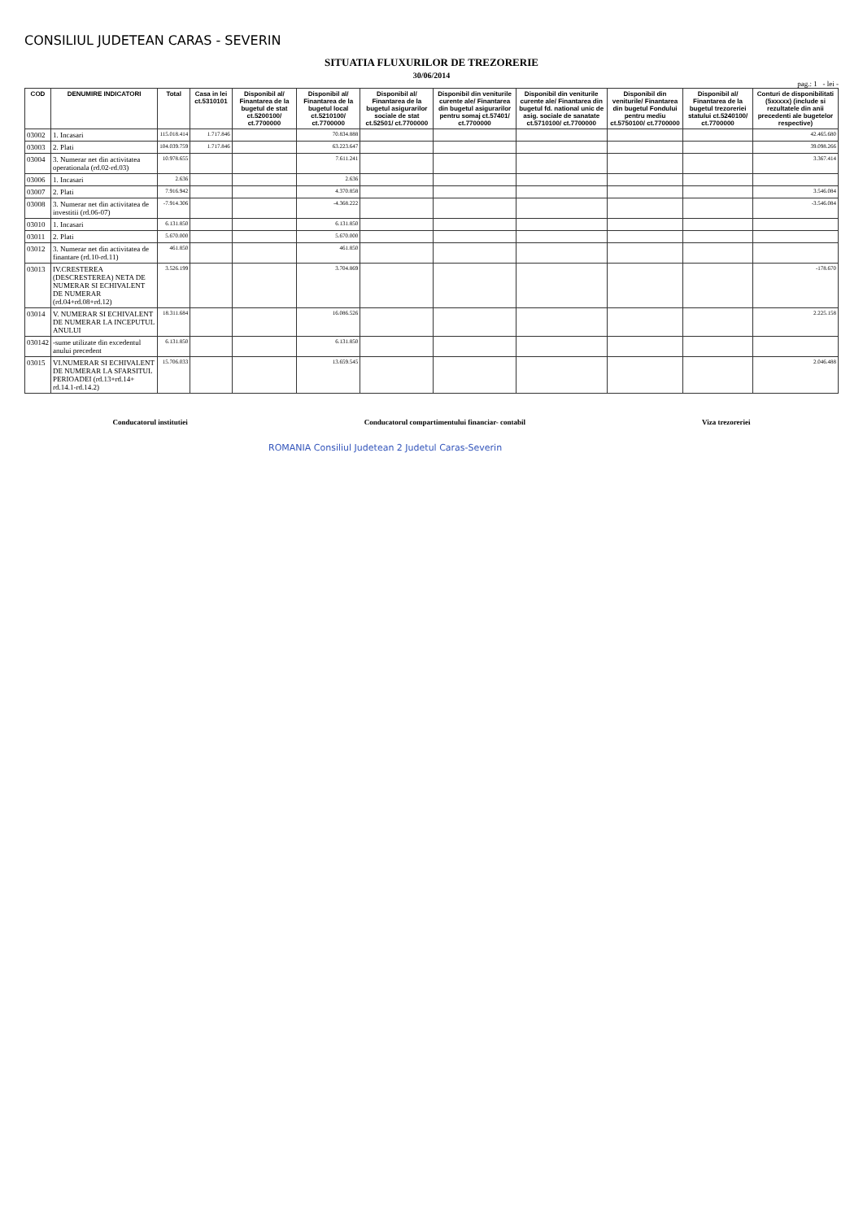CONSILIUL JUDETEAN CARAS - SEVERIN
SITUATIA FLUXURILOR DE TREZORERIE
30/06/2014
pag.: 1 - lei -
| COD | DENUMIRE INDICATORI | Total | Casa in lei ct.5310101 | Disponibil al/ Finantarea de la bugetul de stat ct.5200100/ ct.7700000 | Disponibil al/ Finantarea de la bugetul local ct.5210100/ ct.7700000 | Disponibil al/ Finantarea de la bugetul asigurarilor sociale de stat ct.52501/ ct.7700000 | Disponibil din veniturile curente ale/ Finantarea din bugetul asigurarilor pentru somaj ct.57401/ ct.7700000 | Disponibil din veniturile curente ale/ Finantarea din bugetul fd. national unic de asig. sociale de sanatate ct.5710100/ ct.7700000 | Disponibil din veniturile/ Finantarea din bugetul Fondului pentru mediu ct.5750100/ ct.7700000 | Disponibil al/ Finantarea de la bugetul trezoreriei statului ct.5240100/ ct.7700000 | Conturi de disponibilitati (5xxxxx) (include si rezultatele din anii precedenti ale bugetelor respective) |
| --- | --- | --- | --- | --- | --- | --- | --- | --- | --- | --- | --- |
| 03002 | 1. Incasari | 115.018.414 | 1.717.846 | | 70.834.888 | | | | | | 42.465.680 |
| 03003 | 2. Plati | 104.039.759 | 1.717.846 | | 63.223.647 | | | | | | 39.098.266 |
| 03004 | 3. Numerar net din activitatea operationala (rd.02-rd.03) | 10.978.655 | | | 7.611.241 | | | | | | 3.367.414 |
| 03006 | 1. Incasari | 2.636 | | | 2.636 | | | | | | |
| 03007 | 2. Plati | 7.916.942 | | | 4.370.858 | | | | | | 3.546.084 |
| 03008 | 3. Numerar net din activitatea de investitii (rd.06-07) | -7.914.306 | | | -4.368.222 | | | | | | -3.546.084 |
| 03010 | 1. Incasari | 6.131.850 | | | 6.131.850 | | | | | | |
| 03011 | 2. Plati | 5.670.000 | | | 5.670.000 | | | | | | |
| 03012 | 3. Numerar net din activitatea de finantare (rd.10-rd.11) | 461.850 | | | 461.850 | | | | | | |
| 03013 | IV.CRESTEREA (DESCRESTEREA) NETA DE NUMERAR SI ECHIVALENT DE NUMERAR (rd.04+rd.08+rd.12) | 3.526.199 | | | 3.704.869 | | | | | | -178.670 |
| 03014 | V. NUMERAR SI ECHIVALENT DE NUMERAR LA INCEPUTUL ANULUI | 18.311.684 | | | 16.086.526 | | | | | | 2.225.158 |
| 030142 | -sume utilizate din excedentul anului precedent | 6.131.850 | | | 6.131.850 | | | | | | |
| 03015 | VI.NUMERAR SI ECHIVALENT DE NUMERAR LA SFARSITUL PERIOADEI (rd.13+rd.14+ rd.14.1-rd.14.2) | 15.706.033 | | | 13.659.545 | | | | | | 2.046.488 |
Conducatorul institutiei Conducatorul compartimentului financiar- contabil
Viza trezoreriei
ROMANIA Consiliul Judetean 2 Judetul Caras-Severin